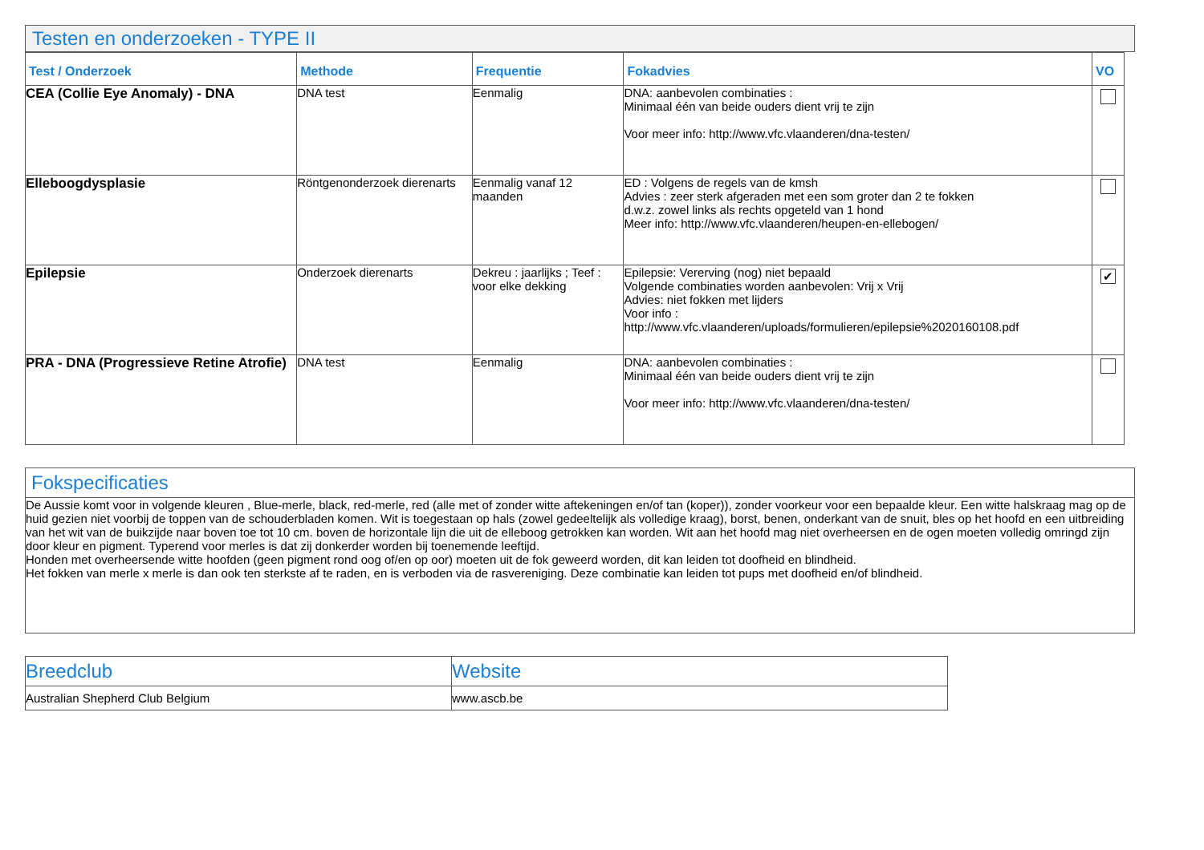Testen en onderzoeken - TYPE II
| Test / Onderzoek | Methode | Frequentie | Fokadvies | VO |
| --- | --- | --- | --- | --- |
| CEA (Collie Eye Anomaly) - DNA | DNA test | Eenmalig | DNA: aanbevolen combinaties : Minimaal één van beide ouders dient vrij te zijn Voor meer info: http://www.vfc.vlaanderen/dna-testen/ | |
| Elleboogdysplasie | Röntgenonderzoek dierenarts | Eenmalig vanaf 12 maanden | ED : Volgens de regels van de kmsh Advies : zeer sterk afgeraden met een som groter dan 2 te fokken d.w.z. zowel links als rechts opgeteld van 1 hond Meer info: http://www.vfc.vlaanderen/heupen-en-ellebogen/ | |
| Epilepsie | Onderzoek dierenarts | Dekreu : jaarlijks ; Teef : voor elke dekking | Epilepsie: Vererving (nog) niet bepaald Volgende combinaties worden aanbevolen: Vrij x Vrij Advies: niet fokken met lijders Voor info : http://www.vfc.vlaanderen/uploads/formulieren/epilepsie%2020160108.pdf | ✔ |
| PRA - DNA (Progressieve Retine Atrofie) | DNA test | Eenmalig | DNA: aanbevolen combinaties : Minimaal één van beide ouders dient vrij te zijn Voor meer info: http://www.vfc.vlaanderen/dna-testen/ | |
Fokspecificaties
De Aussie komt voor in volgende kleuren , Blue-merle, black, red-merle, red (alle met of zonder witte aftekeningen en/of tan (koper)), zonder voorkeur voor een bepaalde kleur. Een witte halskraag mag op de huid gezien niet voorbij de toppen van de schouderbladen komen. Wit is toegestaan op hals (zowel gedeeltelijk als volledige kraag), borst, benen, onderkant van de snuit, bles op het hoofd en een uitbreiding van het wit van de buikzijde naar boven toe tot 10 cm. boven de horizontale lijn die uit de elleboog getrokken kan worden. Wit aan het hoofd mag niet overheersen en de ogen moeten volledig omringd zijn door kleur en pigment. Typerend voor merles is dat zij donkerder worden bij toenemende leeftijd.
Honden met overheersende witte hoofden (geen pigment rond oog of/en op oor) moeten uit de fok geweerd worden, dit kan leiden tot doofheid en blindheid.
Het fokken van merle x merle is dan ook ten sterkste af te raden, en is verboden via de rasvereniging. Deze combinatie kan leiden tot pups met doofheid en/of blindheid.
| Breedclub | Website |
| --- | --- |
| Australian Shepherd Club Belgium | www.ascb.be |